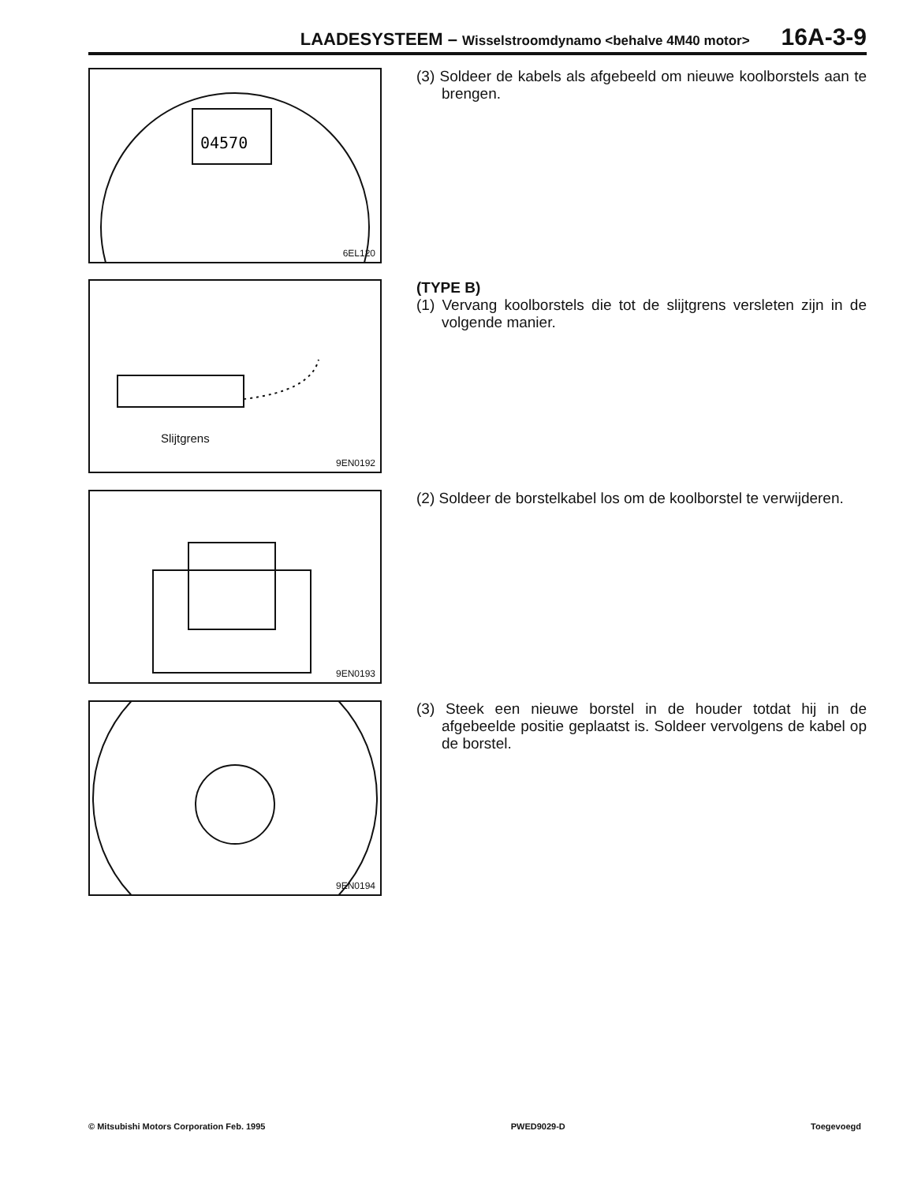LAADESYSTEEM – Wisselstroomdynamo <behalve 4M40 motor>
16A-3-9
04570
6EL120
(3) Soldeer de kabels als afgebeeld om nieuwe koolborstels aan te brengen.
Slijtgrens
9EN0192
(TYPE B)
(1) Vervang koolborstels die tot de slijtgrens versleten zijn in de volgende manier.
9EN0193
(2) Soldeer de borstelkabel los om de koolborstel te verwijderen.
9EN0194
(3) Steek een nieuwe borstel in de houder totdat hij in de afgebeelde positie geplaatst is. Soldeer vervolgens de kabel op de borstel.
© Mitsubishi Motors Corporation Feb. 1995 PWED9029-D Toegevoegd